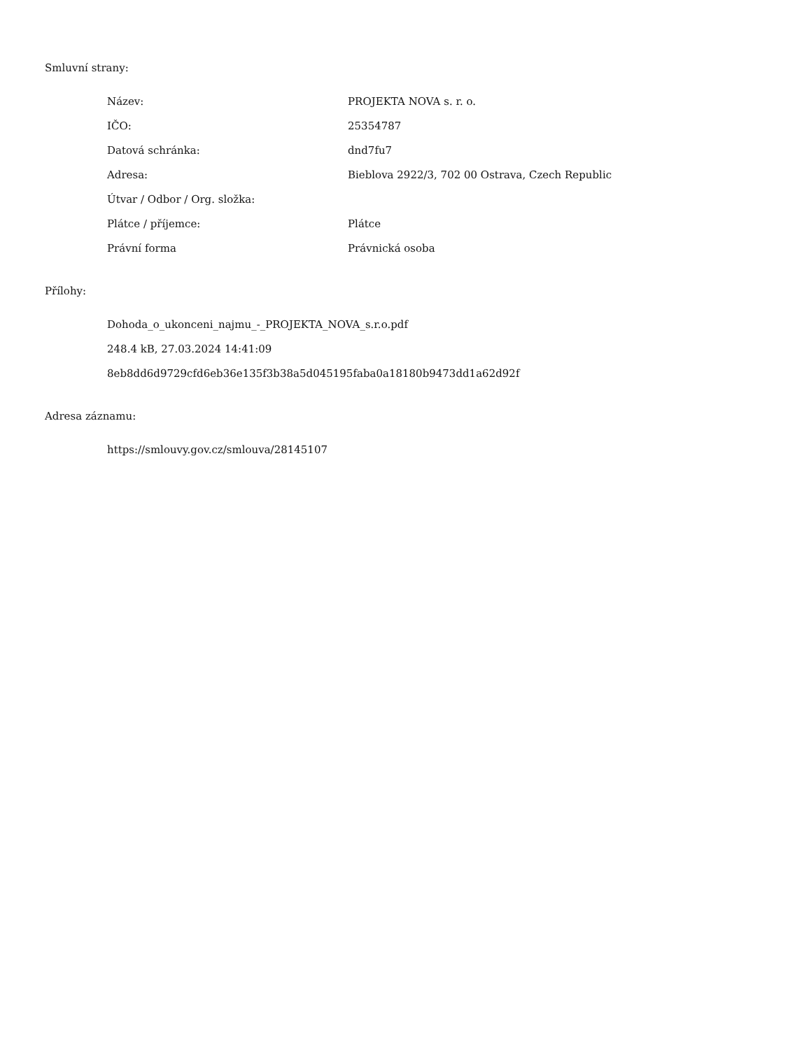Smluvní strany:
| Název: | PROJEKTA NOVA s. r. o. |
| IČO: | 25354787 |
| Datová schránka: | dnd7fu7 |
| Adresa: | Bieblova 2922/3, 702 00 Ostrava, Czech Republic |
| Útvar / Odbor / Org. složka: | |
| Plátce / příjemce: | Plátce |
| Právní forma | Právnická osoba |
Přílohy:
Dohoda_o_ukonceni_najmu_-_PROJEKTA_NOVA_s.r.o.pdf
248.4 kB, 27.03.2024 14:41:09
8eb8dd6d9729cfd6eb36e135f3b38a5d045195faba0a18180b9473dd1a62d92f
Adresa záznamu:
https://smlouvy.gov.cz/smlouva/28145107